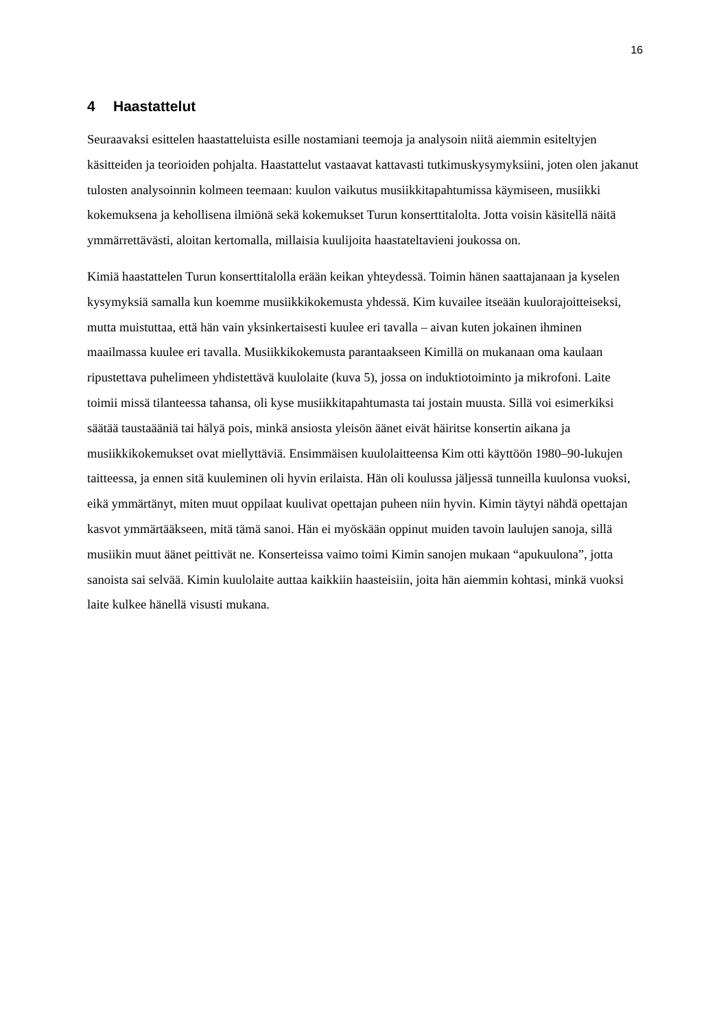16
4 Haastattelut
Seuraavaksi esittelen haastatteluista esille nostamiani teemoja ja analysoin niitä aiemmin esiteltyjen käsitteiden ja teorioiden pohjalta. Haastattelut vastaavat kattavasti tutkimuskysymyksiini, joten olen jakanut tulosten analysoinnin kolmeen teemaan: kuulon vaikutus musiikkitapahtumissa käymiseen, musiikki kokemuksena ja kehollisena ilmiönä sekä kokemukset Turun konserttitalolta. Jotta voisin käsitellä näitä ymmärrettävästi, aloitan kertomalla, millaisia kuulijoita haastateltavieni joukossa on.
Kimiä haastattelen Turun konserttitalolla erään keikan yhteydessä. Toimin hänen saattajanaan ja kyselen kysymyksiä samalla kun koemme musiikkikokemusta yhdessä. Kim kuvailee itseään kuulorajoitteiseksi, mutta muistuttaa, että hän vain yksinkertaisesti kuulee eri tavalla – aivan kuten jokainen ihminen maailmassa kuulee eri tavalla. Musiikkikokemusta parantaakseen Kimillä on mukanaan oma kaulaan ripustettava puhelimeen yhdistettävä kuulolaite (kuva 5), jossa on induktiotoiminto ja mikrofoni. Laite toimii missä tilanteessa tahansa, oli kyse musiikkitapahtumasta tai jostain muusta. Sillä voi esimerkiksi säätää taustaääniä tai hälyä pois, minkä ansiosta yleisön äänet eivät häiritse konsertin aikana ja musiikkikokemukset ovat miellyttäviä. Ensimmäisen kuulolaitteensa Kim otti käyttöön 1980–90-lukujen taitteessa, ja ennen sitä kuuleminen oli hyvin erilaista. Hän oli koulussa jäljessä tunneilla kuulonsa vuoksi, eikä ymmärtänyt, miten muut oppilaat kuulivat opettajan puheen niin hyvin. Kimin täytyi nähdä opettajan kasvot ymmärtääkseen, mitä tämä sanoi. Hän ei myöskään oppinut muiden tavoin laulujen sanoja, sillä musiikin muut äänet peittivät ne. Konserteissa vaimo toimi Kimin sanojen mukaan “apukuulona”, jotta sanoista sai selvää. Kimin kuulolaite auttaa kaikkiin haasteisiin, joita hän aiemmin kohtasi, minkä vuoksi laite kulkee hänellä visusti mukana.